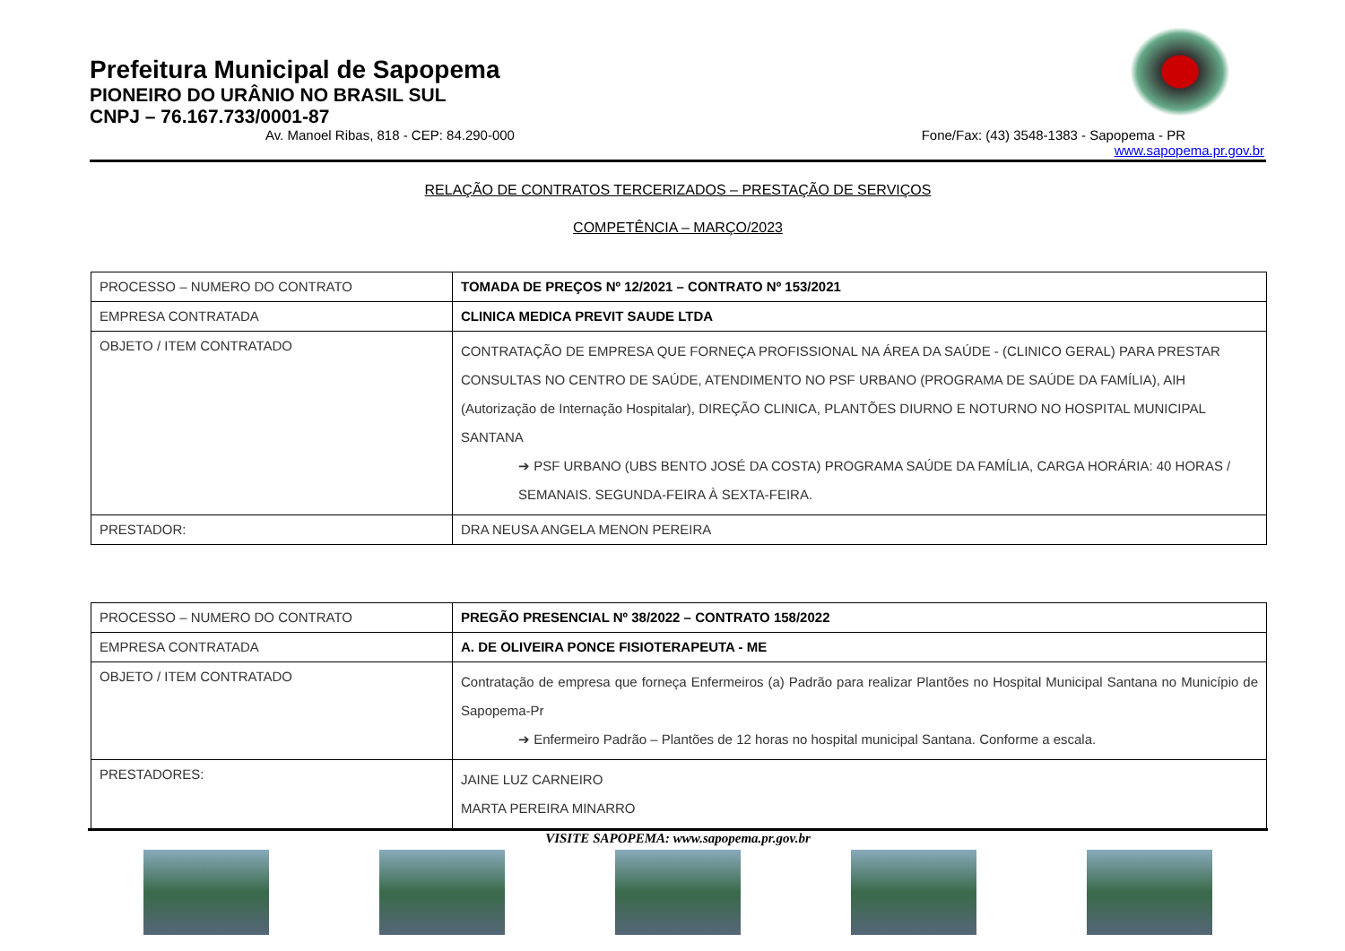Prefeitura Municipal de Sapopema
PIONEIRO DO URÂNIO NO BRASIL SUL
CNPJ – 76.167.733/0001-87
Av. Manoel Ribas, 818 - CEP: 84.290-000 Fone/Fax: (43) 3548-1383 - Sapopema - PR
www.sapopema.pr.gov.br
RELAÇÃO DE CONTRATOS TERCERIZADOS – PRESTAÇÃO DE SERVIÇOS
COMPETÊNCIA – MARÇO/2023
| PROCESSO – NUMERO DO CONTRATO | TOMADA DE PREÇOS Nº 12/2021 – CONTRATO Nº 153/2021 |
| EMPRESA CONTRATADA | CLINICA MEDICA PREVIT SAUDE LTDA |
| OBJETO / ITEM CONTRATADO | CONTRATAÇÃO DE EMPRESA QUE FORNEÇA PROFISSIONAL NA ÁREA DA SAÚDE - (CLINICO GERAL) PARA PRESTAR CONSULTAS NO CENTRO DE SAÚDE, ATENDIMENTO NO PSF URBANO (PROGRAMA DE SAÚDE DA FAMÍLIA), AIH (Autorização de Internação Hospitalar), DIREÇÃO CLINICA, PLANTÕES DIURNO E NOTURNO NO HOSPITAL MUNICIPAL SANTANA ➔ PSF URBANO (UBS BENTO JOSÉ DA COSTA) PROGRAMA SAÚDE DA FAMÍLIA, CARGA HORÁRIA: 40 HORAS / SEMANAIS. SEGUNDA-FEIRA À SEXTA-FEIRA. |
| PRESTADOR: | DRA NEUSA ANGELA MENON PEREIRA |
| PROCESSO – NUMERO DO CONTRATO | PREGÃO PRESENCIAL Nº 38/2022 – CONTRATO 158/2022 |
| EMPRESA CONTRATADA | A. DE OLIVEIRA PONCE FISIOTERAPEUTA - ME |
| OBJETO / ITEM CONTRATADO | Contratação de empresa que forneça Enfermeiros (a) Padrão para realizar Plantões no Hospital Municipal Santana no Município de Sapopema-Pr ➔ Enfermeiro Padrão – Plantões de 12 horas no hospital municipal Santana. Conforme a escala. |
| PRESTADORES: | JAINE LUZ CARNEIRO MARTA PEREIRA MINARRO |
VISITE SAPOPEMA: www.sapopema.pr.gov.br